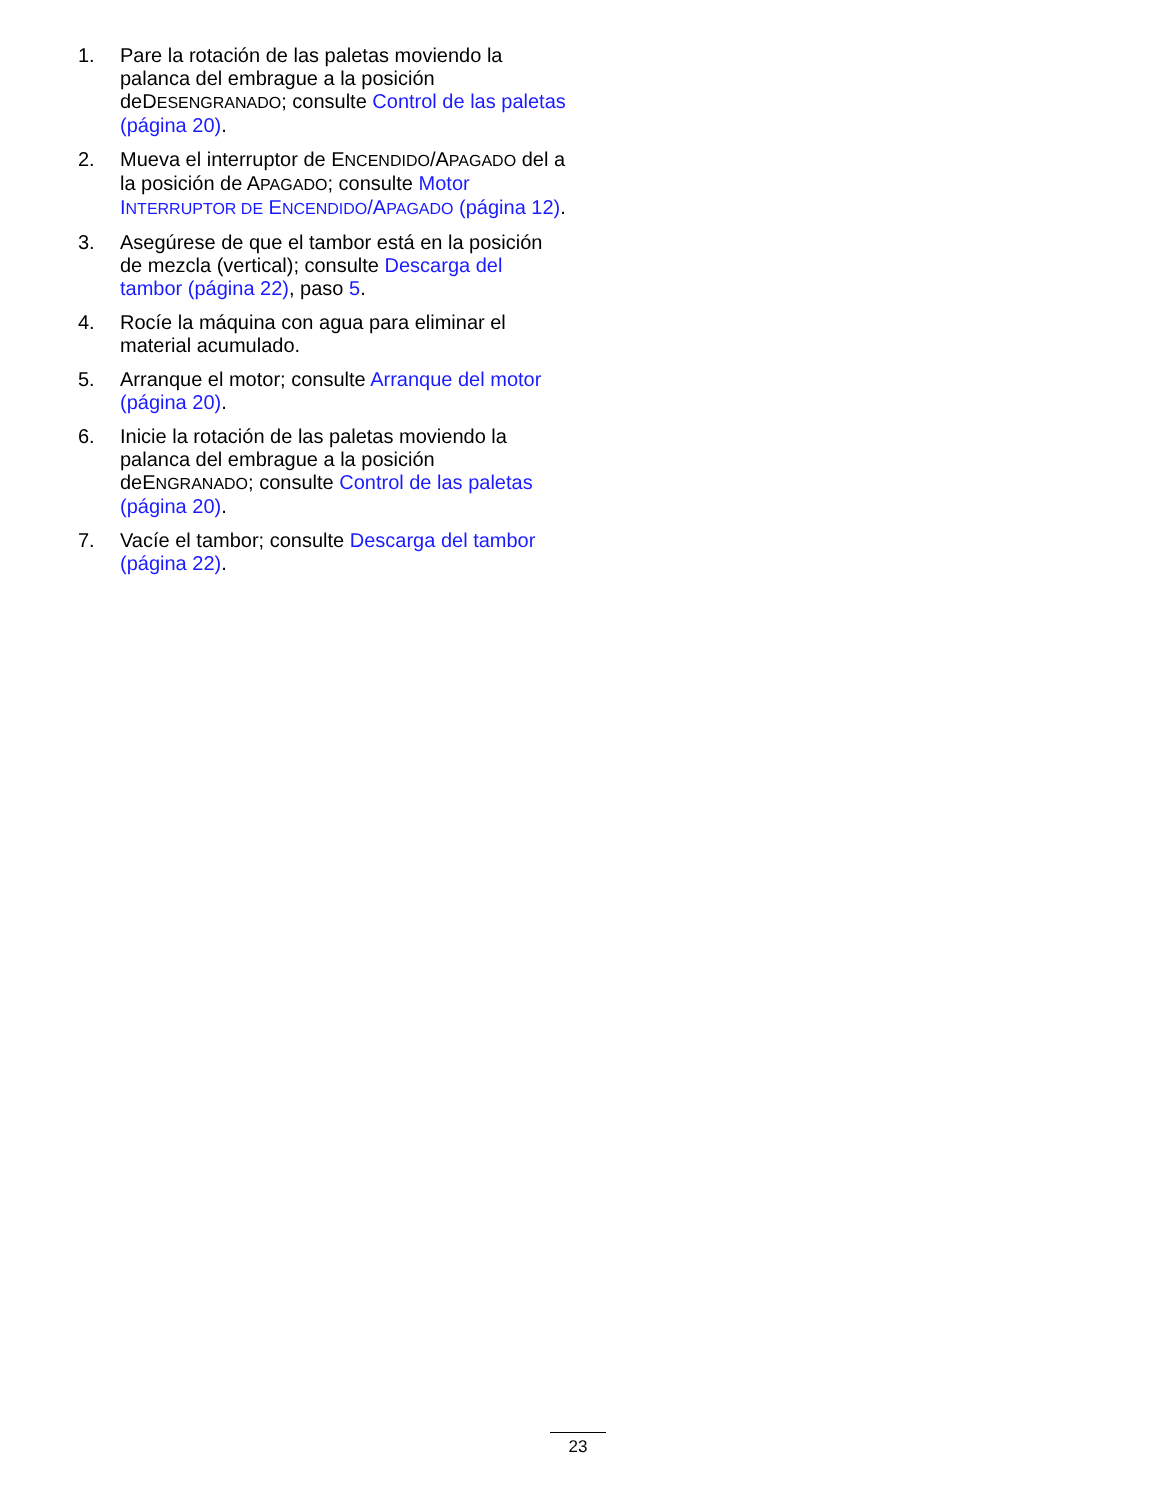1. Pare la rotación de las paletas moviendo la palanca del embrague a la posición deDESENGRANADO; consulte Control de las paletas (página 20).
2. Mueva el interruptor de ENCENDIDO/APAGADO del a la posición de APAGADO; consulte Motor INTERRUPTOR DE ENCENDIDO/APAGADO (página 12).
3. Asegúrese de que el tambor está en la posición de mezcla (vertical); consulte Descarga del tambor (página 22), paso 5.
4. Rocíe la máquina con agua para eliminar el material acumulado.
5. Arranque el motor; consulte Arranque del motor (página 20).
6. Inicie la rotación de las paletas moviendo la palanca del embrague a la posición deENGRANADO; consulte Control de las paletas (página 20).
7. Vacíe el tambor; consulte Descarga del tambor (página 22).
23